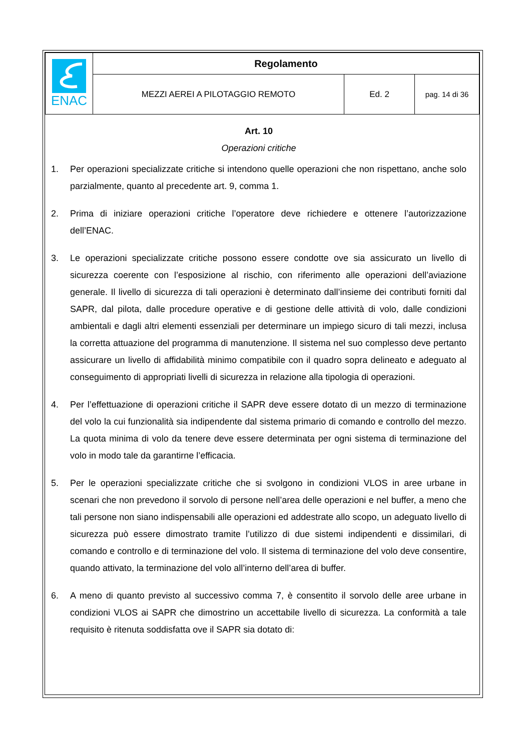| ENAC | Regolamento | | |
| | MEZZI AEREI A PILOTAGGIO REMOTO | Ed. 2 | pag. 14 di 36 |
Art. 10
Operazioni critiche
1. Per operazioni specializzate critiche si intendono quelle operazioni che non rispettano, anche solo parzialmente, quanto al precedente art. 9, comma 1.
2. Prima di iniziare operazioni critiche l’operatore deve richiedere e ottenere l’autorizzazione dell’ENAC.
3. Le operazioni specializzate critiche possono essere condotte ove sia assicurato un livello di sicurezza coerente con l’esposizione al rischio, con riferimento alle operazioni dell’aviazione generale. Il livello di sicurezza di tali operazioni è determinato dall’insieme dei contributi forniti dal SAPR, dal pilota, dalle procedure operative e di gestione delle attività di volo, dalle condizioni ambientali e dagli altri elementi essenziali per determinare un impiego sicuro di tali mezzi, inclusa la corretta attuazione del programma di manutenzione. Il sistema nel suo complesso deve pertanto assicurare un livello di affidabilità minimo compatibile con il quadro sopra delineato e adeguato al conseguimento di appropriati livelli di sicurezza in relazione alla tipologia di operazioni.
4. Per l’effettuazione di operazioni critiche il SAPR deve essere dotato di un mezzo di terminazione del volo la cui funzionalità sia indipendente dal sistema primario di comando e controllo del mezzo. La quota minima di volo da tenere deve essere determinata per ogni sistema di terminazione del volo in modo tale da garantirne l’efficacia.
5. Per le operazioni specializzate critiche che si svolgono in condizioni VLOS in aree urbane in scenari che non prevedono il sorvolo di persone nell’area delle operazioni e nel buffer, a meno che tali persone non siano indispensabili alle operazioni ed addestrate allo scopo, un adeguato livello di sicurezza può essere dimostrato tramite l’utilizzo di due sistemi indipendenti e dissimilari, di comando e controllo e di terminazione del volo. Il sistema di terminazione del volo deve consentire, quando attivato, la terminazione del volo all’interno dell’area di buffer.
6. A meno di quanto previsto al successivo comma 7, è consentito il sorvolo delle aree urbane in condizioni VLOS ai SAPR che dimostrino un accettabile livello di sicurezza. La conformità a tale requisito è ritenuta soddisfatta ove il SAPR sia dotato di: